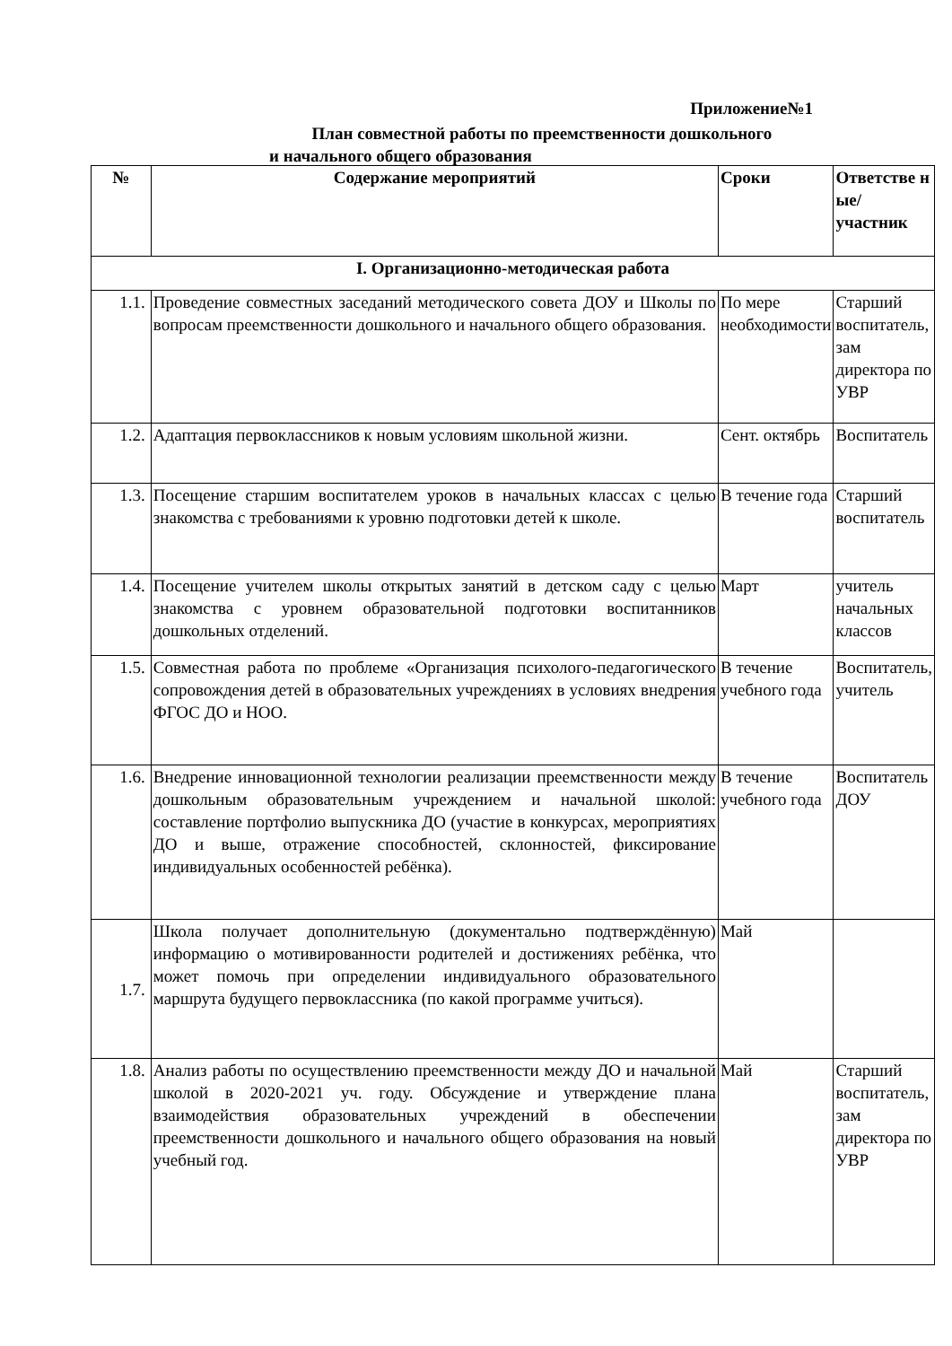Приложение№1
План совместной работы по преемственности дошкольного
и начального общего образования
| № | Содержание мероприятий | Сроки | Ответстве н ые/ участник |
| --- | --- | --- | --- |
| I. Организационно-методическая работа | | | |
| 1.1. | Проведение совместных заседаний методического совета ДОУ и Школы по вопросам преемственности дошкольного и начального общего образования. | По мере необходимости | Старший воспитатель, зам директора по УВР |
| 1.2. | Адаптация первоклассников к новым условиям школьной жизни. | Сент. октябрь | Воспитатель |
| 1.3. | Посещение старшим воспитателем уроков в начальных классах с целью знакомства с требованиями к уровню подготовки детей к школе. | В течение года | Старший воспитатель |
| 1.4. | Посещение учителем школы открытых занятий в детском саду с целью знакомства с уровнем образовательной подготовки воспитанников дошкольных отделений. | Март | учитель начальных классов |
| 1.5. | Совместная работа по проблеме «Организация психолого-педагогического сопровождения детей в образовательных учреждениях в условиях внедрения ФГОС ДО и НОО. | В течение учебного года | Воспитатель, учитель |
| 1.6. | Внедрение инновационной технологии реализации преемственности между дошкольным образовательным учреждением и начальной школой: составление портфолио выпускника ДО (участие в конкурсах, мероприятиях ДО и выше, отражение способностей, склонностей, фиксирование индивидуальных особенностей ребёнка). | В течение учебного года | Воспитатель ДОУ |
| 1.7. | Школа получает дополнительную (документально подтверждённую) информацию о мотивированности родителей и достижениях ребёнка, что может помочь при определении индивидуального образовательного маршрута будущего первоклассника (по какой программе учиться). | Май | |
| 1.8. | Анализ работы по осуществлению преемственности между ДО и начальной школой в 2020-2021 уч. году. Обсуждение и утверждение плана взаимодействия образовательных учреждений в обеспечении преемственности дошкольного и начального общего образования на новый учебный год. | Май | Старший воспитатель, зам директора по УВР |